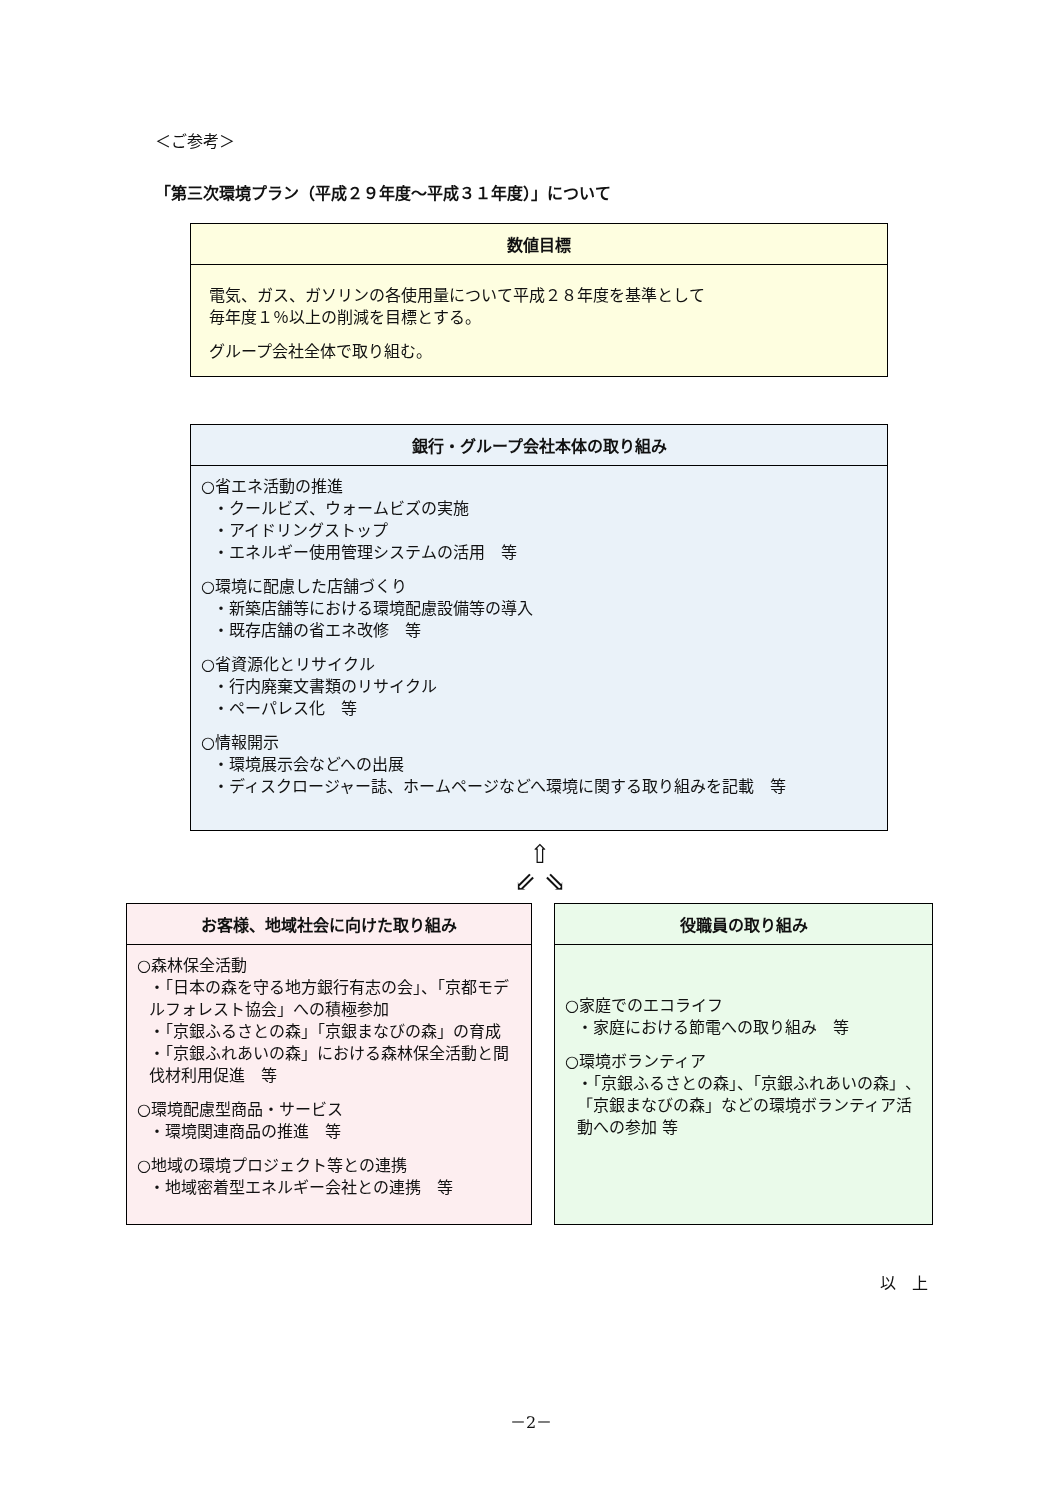＜ご参考＞
「第三次環境プラン（平成２９年度～平成３１年度）」について
数値目標
電気、ガス、ガソリンの各使用量について平成２８年度を基準として
毎年度１％以上の削減を目標とする。
グループ会社全体で取り組む。
銀行・グループ会社本体の取り組み
○省エネ活動の推進
・クールビズ、ウォームビズの実施
・アイドリングストップ
・エネルギー使用管理システムの活用　等
○環境に配慮した店舗づくり
・新築店舗等における環境配慮設備等の導入
・既存店舗の省エネ改修　等
○省資源化とリサイクル
・行内廃棄文書類のリサイクル
・ペーパレス化　等
○情報開示
・環境展示会などへの出展
・ディスクロージャー誌、ホームページなどへ環境に関する取り組みを記載　等
⇧
⇙ ⇘
お客様、地域社会に向けた取り組み
○森林保全活動
・「日本の森を守る地方銀行有志の会」、「京都モデルフォレスト協会」への積極参加
・「京銀ふるさとの森」「京銀まなびの森」の育成
・「京銀ふれあいの森」における森林保全活動と間伐材利用促進　等
○環境配慮型商品・サービス
・環境関連商品の推進　等
○地域の環境プロジェクト等との連携
・地域密着型エネルギー会社との連携　等
役職員の取り組み
○家庭でのエコライフ
・家庭における節電への取り組み　等
○環境ボランティア
・「京銀ふるさとの森」、「京銀ふれあいの森」、「京銀まなびの森」などの環境ボランティア活動への参加 等
以　上
－2－